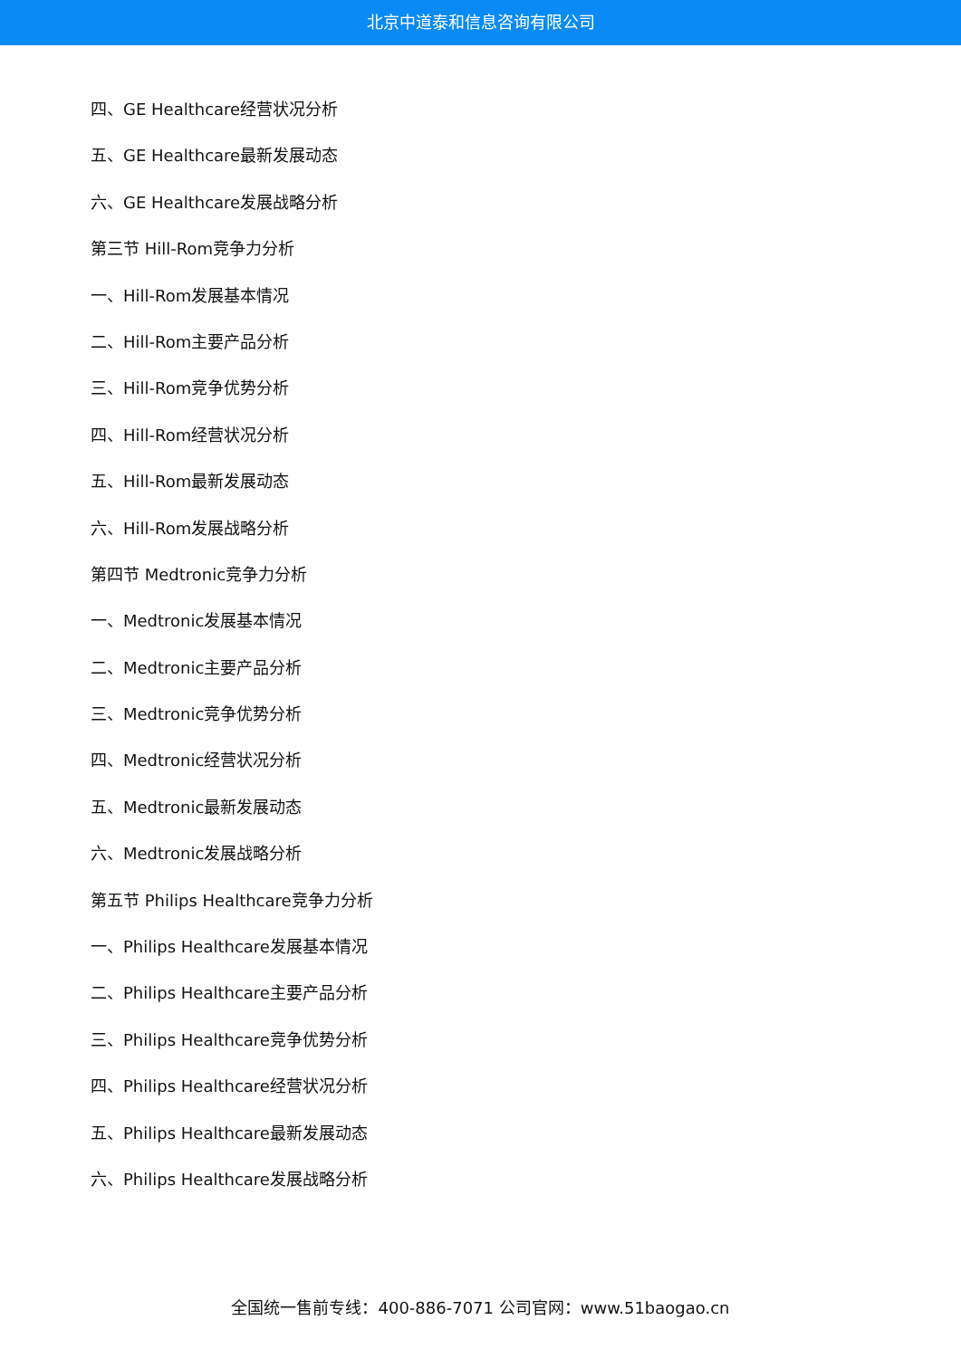北京中道泰和信息咨询有限公司
四、GE Healthcare经营状况分析
五、GE Healthcare最新发展动态
六、GE Healthcare发展战略分析
第三节 Hill-Rom竞争力分析
一、Hill-Rom发展基本情况
二、Hill-Rom主要产品分析
三、Hill-Rom竞争优势分析
四、Hill-Rom经营状况分析
五、Hill-Rom最新发展动态
六、Hill-Rom发展战略分析
第四节 Medtronic竞争力分析
一、Medtronic发展基本情况
二、Medtronic主要产品分析
三、Medtronic竞争优势分析
四、Medtronic经营状况分析
五、Medtronic最新发展动态
六、Medtronic发展战略分析
第五节 Philips Healthcare竞争力分析
一、Philips Healthcare发展基本情况
二、Philips Healthcare主要产品分析
三、Philips Healthcare竞争优势分析
四、Philips Healthcare经营状况分析
五、Philips Healthcare最新发展动态
六、Philips Healthcare发展战略分析
全国统一售前专线：400-886-7071 公司官网：www.51baogao.cn